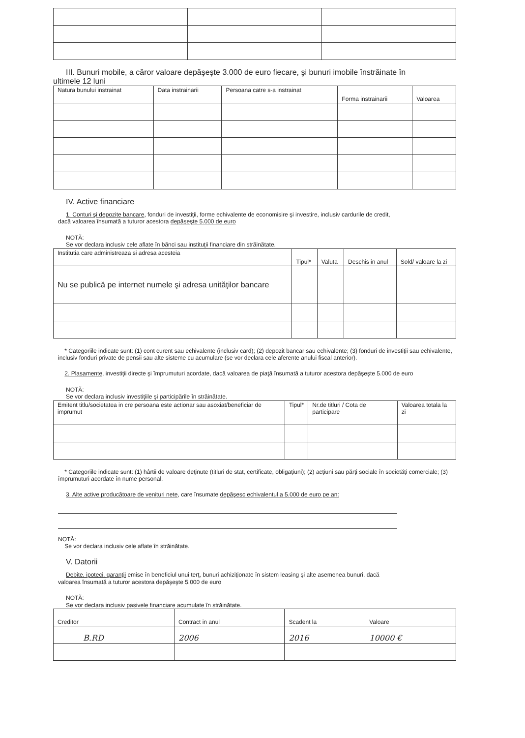III. Bunuri mobile, a căror valoare depăşeşte 3.000 de euro fiecare, şi bunuri imobile înstrăinate în
ultimele 12 luni
| Natura bunului instrainat | Data instrainarii | Persoana catre s-a instrainat | Forma instrainarii | Valoarea |
| --- | --- | --- | --- | --- |
IV. Active financiare
1. Conturi şi depozite bancare, fonduri de investiţii, forme echivalente de economisire şi investire, inclusiv cardurile de credit,
dacă valoarea însumată a tuturor acestora depăşeşte 5.000 de euro
NOTĂ:
Se vor declara inclusiv cele aflate în bănci sau instituţii financiare din străinătate.
| Institutia care administreaza si adresa acesteia | Tipul* | Valuta | Deschis in anul | Sold/ valoare la zi |
| --- | --- | --- | --- | --- |
| Nu se publică pe internet numele şi adresa unităţilor bancare | | | | |
* Categoriile indicate sunt: (1) cont curent sau echivalente (inclusiv card); (2) depozit bancar sau echivalente; (3) fonduri de investiţii sau echivalente, inclusiv fonduri private de pensii sau alte sisteme cu acumulare (se vor declara cele aferente anului fiscal anterior).
2. Plasamente, investiţii directe şi împrumuturi acordate, dacă valoarea de piaţă însumată a tuturor acestora depăşeşte 5.000 de euro
NOTĂ:
Se vor declara inclusiv investiţiile şi participările în străinătate.
| Emitent titlu/societatea in cre persoana este actionar sau asoxiat/beneficiar de imprumut | Tipul* | Nr.de titluri / Cota de participare | Valoarea totala la zi |
| --- | --- | --- | --- |
* Categoriile indicate sunt: (1) hârtii de valoare deţinute (titluri de stat, certificate, obligaţiuni); (2) acţiuni sau părţi sociale în societăţi comerciale; (3) împrumuturi acordate în nume personal.
3. Alte active producătoare de venituri nete, care însumate depăşesc echivalentul a 5.000 de euro pe an:
NOTĂ:
Se vor declara inclusiv cele aflate în străinătate.
V. Datorii
Debite, ipoteci, garanţii emise în beneficiul unui terţ, bunuri achiziţionate în sistem leasing şi alte asemenea bunuri, dacă
valoarea însumată a tuturor acestora depăşeşte 5.000 de euro
NOTĂ:
Se vor declara inclusiv pasivele financiare acumulate în străinătate.
| Creditor | Contract in anul | Scadent la | Valoare |
| --- | --- | --- | --- |
| B.RD | 2006 | 2016 | 10000 € |